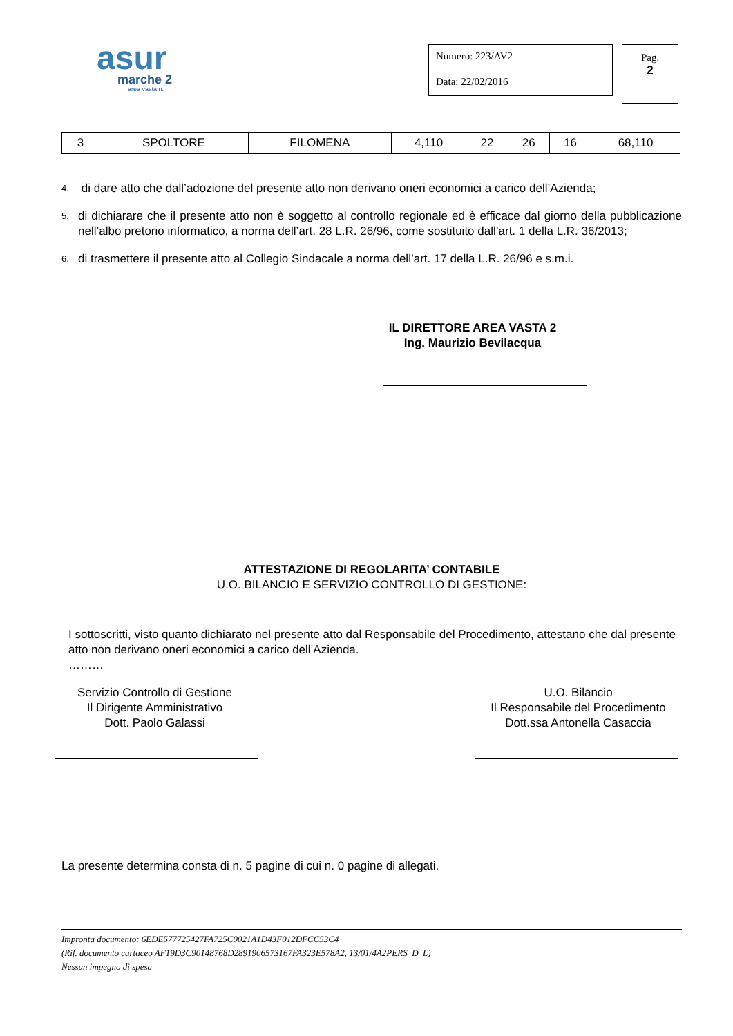asur
marche 2
area vasta n.
Numero: 223/AV2
Data: 22/02/2016
Pag.
2
| 3 | SPOLTORE | FILOMENA | 4,110 | 22 | 26 | 16 | 68,110 |
4. di dare atto che dall’adozione del presente atto non derivano oneri economici a carico dell’Azienda;
5. di dichiarare che il presente atto non è soggetto al controllo regionale ed è efficace dal giorno della pubblicazione nell’albo pretorio informatico, a norma dell’art. 28 L.R. 26/96, come sostituito dall’art. 1 della L.R. 36/2013;
6. di trasmettere il presente atto al Collegio Sindacale a norma dell’art. 17 della L.R. 26/96 e s.m.i.
IL DIRETTORE AREA VASTA 2
Ing. Maurizio Bevilacqua
ATTESTAZIONE DI REGOLARITA’ CONTABILE
U.O. BILANCIO E SERVIZIO CONTROLLO DI GESTIONE:
I sottoscritti, visto quanto dichiarato nel presente atto dal Responsabile del Procedimento, attestano che dal presente atto non derivano oneri economici a carico dell’Azienda.
………
Servizio Controllo di Gestione
Il Dirigente Amministrativo
Dott. Paolo Galassi
U.O. Bilancio
Il Responsabile del Procedimento
Dott.ssa Antonella Casaccia
La presente determina consta di n. 5 pagine di cui n. 0 pagine di allegati.
Impronta documento: 6EDE577725427FA725C0021A1D43F012DFCC53C4
(Rif. documento cartaceo AF19D3C90148768D2891906573167FA323E578A2, 13/01/4A2PERS_D_L)
Nessun impegno di spesa